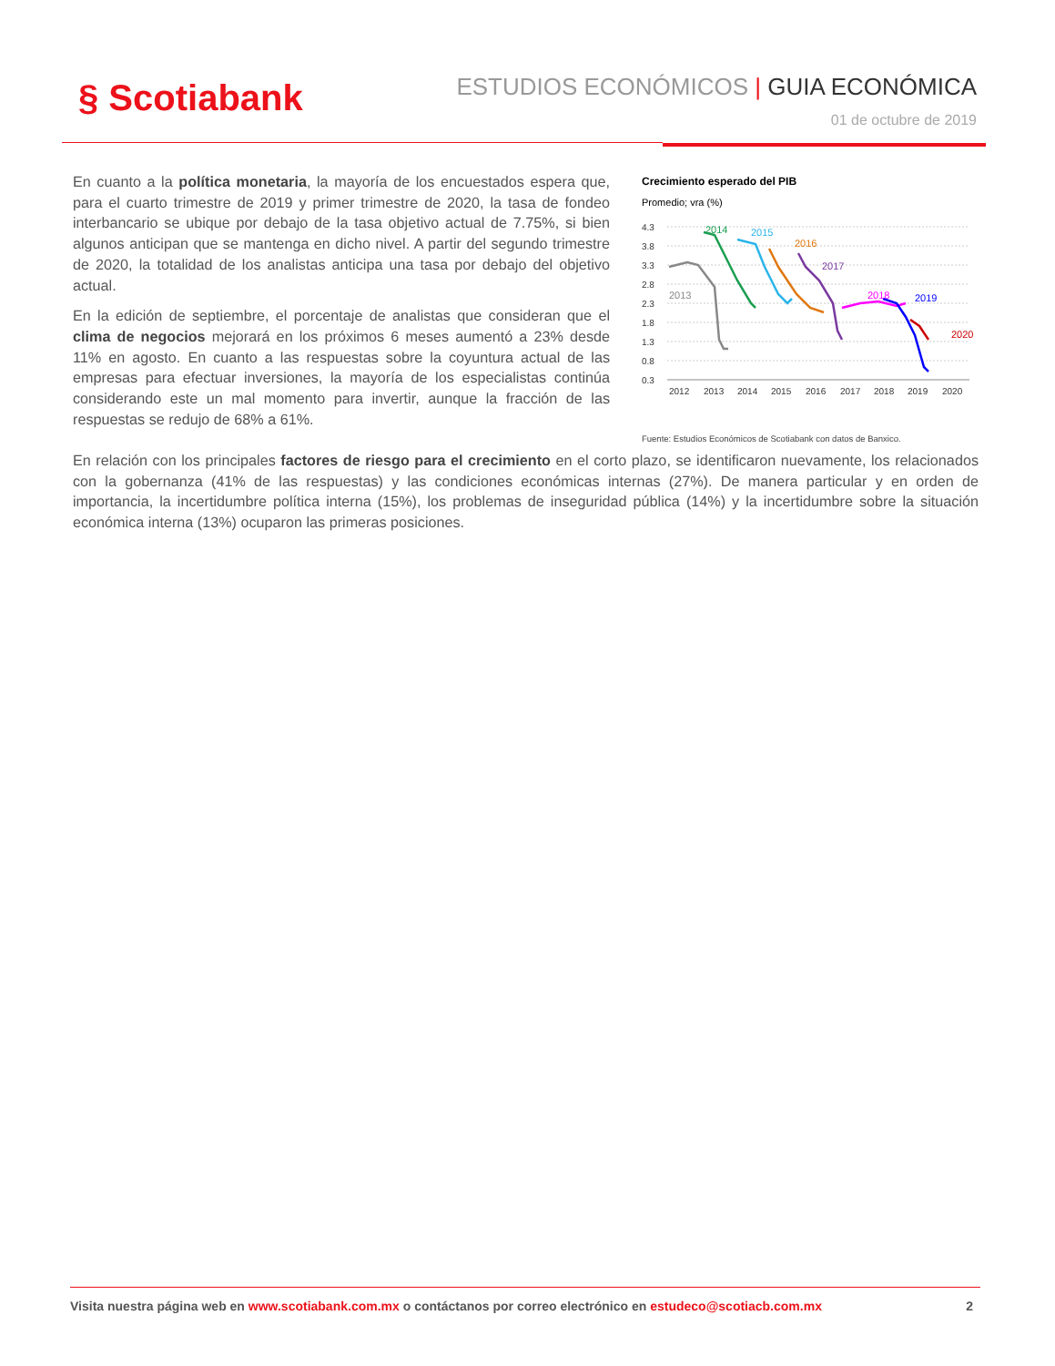§ Scotiabank
ESTUDIOS ECONÓMICOS | GUIA ECONÓMICA
01 de octubre de 2019
Crecimiento esperado del PIB
Promedio; vra (%)
4.3
3.8
3.3
2.8
2.3
1.8
1.3
0.8
0.3
2013
2014
2015
2016
2017
2018
2019
2020
2012
2013
2014
2015
2016
2017
2018
2019
2020
Fuente: Estudios Económicos de Scotiabank con datos de Banxico.
En cuanto a la política monetaria, la mayoría de los encuestados espera que, para el cuarto trimestre de 2019 y primer trimestre de 2020, la tasa de fondeo interbancario se ubique por debajo de la tasa objetivo actual de 7.75%, si bien algunos anticipan que se mantenga en dicho nivel. A partir del segundo trimestre de 2020, la totalidad de los analistas anticipa una tasa por debajo del objetivo actual.
En la edición de septiembre, el porcentaje de analistas que consideran que el clima de negocios mejorará en los próximos 6 meses aumentó a 23% desde 11% en agosto. En cuanto a las respuestas sobre la coyuntura actual de las empresas para efectuar inversiones, la mayoría de los especialistas continúa considerando este un mal momento para invertir, aunque la fracción de las respuestas se redujo de 68% a 61%.
En relación con los principales factores de riesgo para el crecimiento en el corto plazo, se identificaron nuevamente, los relacionados con la gobernanza (41% de las respuestas) y las condiciones económicas internas (27%). De manera particular y en orden de importancia, la incertidumbre política interna (15%), los problemas de inseguridad pública (14%) y la incertidumbre sobre la situación económica interna (13%) ocuparon las primeras posiciones.
Visita nuestra página web en www.scotiabank.com.mx o contáctanos por correo electrónico en estudeco@scotiacb.com.mx 2